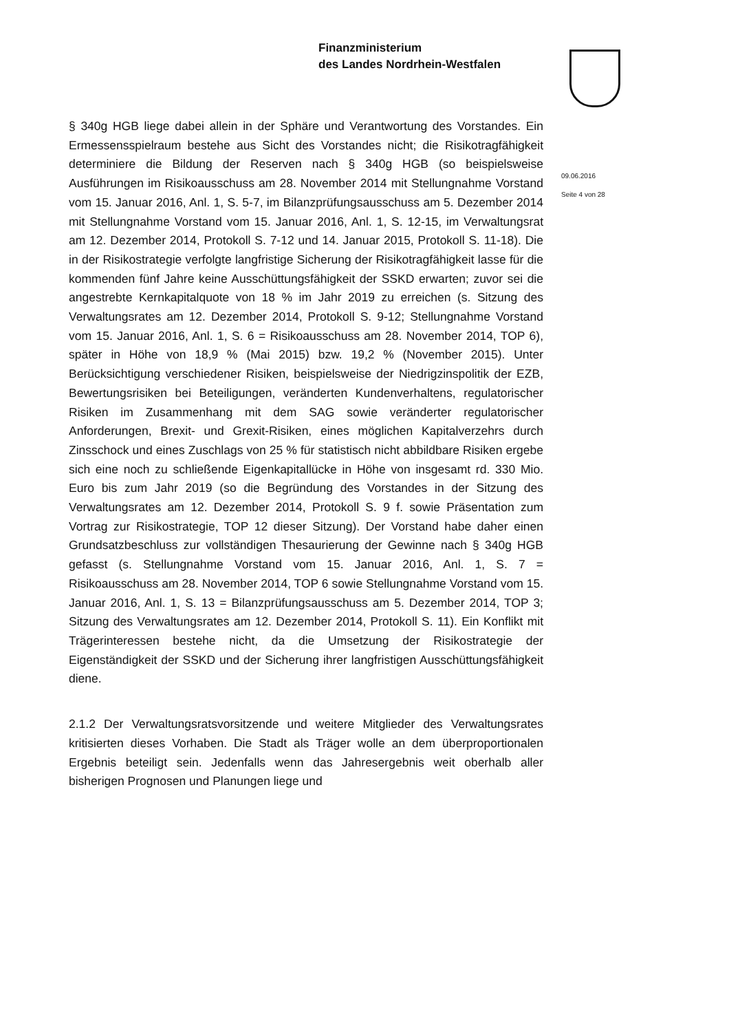Finanzministerium
des Landes Nordrhein-Westfalen
§ 340g HGB liege dabei allein in der Sphäre und Verantwortung des Vorstandes. Ein Ermessensspielraum bestehe aus Sicht des Vorstandes nicht; die Risikotragfähigkeit determiniere die Bildung der Reserven nach § 340g HGB (so beispielsweise Ausführungen im Risikoausschuss am 28. November 2014 mit Stellungnahme Vorstand vom 15. Januar 2016, Anl. 1, S. 5-7, im Bilanzprüfungsausschuss am 5. Dezember 2014 mit Stellungnahme Vorstand vom 15. Januar 2016, Anl. 1, S. 12-15, im Verwaltungsrat am 12. Dezember 2014, Protokoll S. 7-12 und 14. Januar 2015, Protokoll S. 11-18). Die in der Risikostrategie verfolgte langfristige Sicherung der Risikotragfähigkeit lasse für die kommenden fünf Jahre keine Ausschüttungsfähigkeit der SSKD erwarten; zuvor sei die angestrebte Kernkapitalquote von 18 % im Jahr 2019 zu erreichen (s. Sitzung des Verwaltungsrates am 12. Dezember 2014, Protokoll S. 9-12; Stellungnahme Vorstand vom 15. Januar 2016, Anl. 1, S. 6 = Risikoausschuss am 28. November 2014, TOP 6), später in Höhe von 18,9 % (Mai 2015) bzw. 19,2 % (November 2015). Unter Berücksichtigung verschiedener Risiken, beispielsweise der Niedrigzinspolitik der EZB, Bewertungsrisiken bei Beteiligungen, veränderten Kundenverhaltens, regulatorischer Risiken im Zusammenhang mit dem SAG sowie veränderter regulatorischer Anforderungen, Brexit- und Grexit-Risiken, eines möglichen Kapitalverzehrs durch Zinsschock und eines Zuschlags von 25 % für statistisch nicht abbildbare Risiken ergebe sich eine noch zu schließende Eigenkapitallücke in Höhe von insgesamt rd. 330 Mio. Euro bis zum Jahr 2019 (so die Begründung des Vorstandes in der Sitzung des Verwaltungsrates am 12. Dezember 2014, Protokoll S. 9 f. sowie Präsentation zum Vortrag zur Risikostrategie, TOP 12 dieser Sitzung). Der Vorstand habe daher einen Grundsatzbeschluss zur vollständigen Thesaurierung der Gewinne nach § 340g HGB gefasst (s. Stellungnahme Vorstand vom 15. Januar 2016, Anl. 1, S. 7 = Risikoausschuss am 28. November 2014, TOP 6 sowie Stellungnahme Vorstand vom 15. Januar 2016, Anl. 1, S. 13 = Bilanzprüfungsausschuss am 5. Dezember 2014, TOP 3; Sitzung des Verwaltungsrates am 12. Dezember 2014, Protokoll S. 11). Ein Konflikt mit Trägerinteressen bestehe nicht, da die Umsetzung der Risikostrategie der Eigenständigkeit der SSKD und der Sicherung ihrer langfristigen Ausschüttungsfähigkeit diene.
2.1.2 Der Verwaltungsratsvorsitzende und weitere Mitglieder des Verwaltungsrates kritisierten dieses Vorhaben. Die Stadt als Träger wolle an dem überproportionalen Ergebnis beteiligt sein. Jedenfalls wenn das Jahresergebnis weit oberhalb aller bisherigen Prognosen und Planungen liege und
09.06.2016
Seite 4 von 28